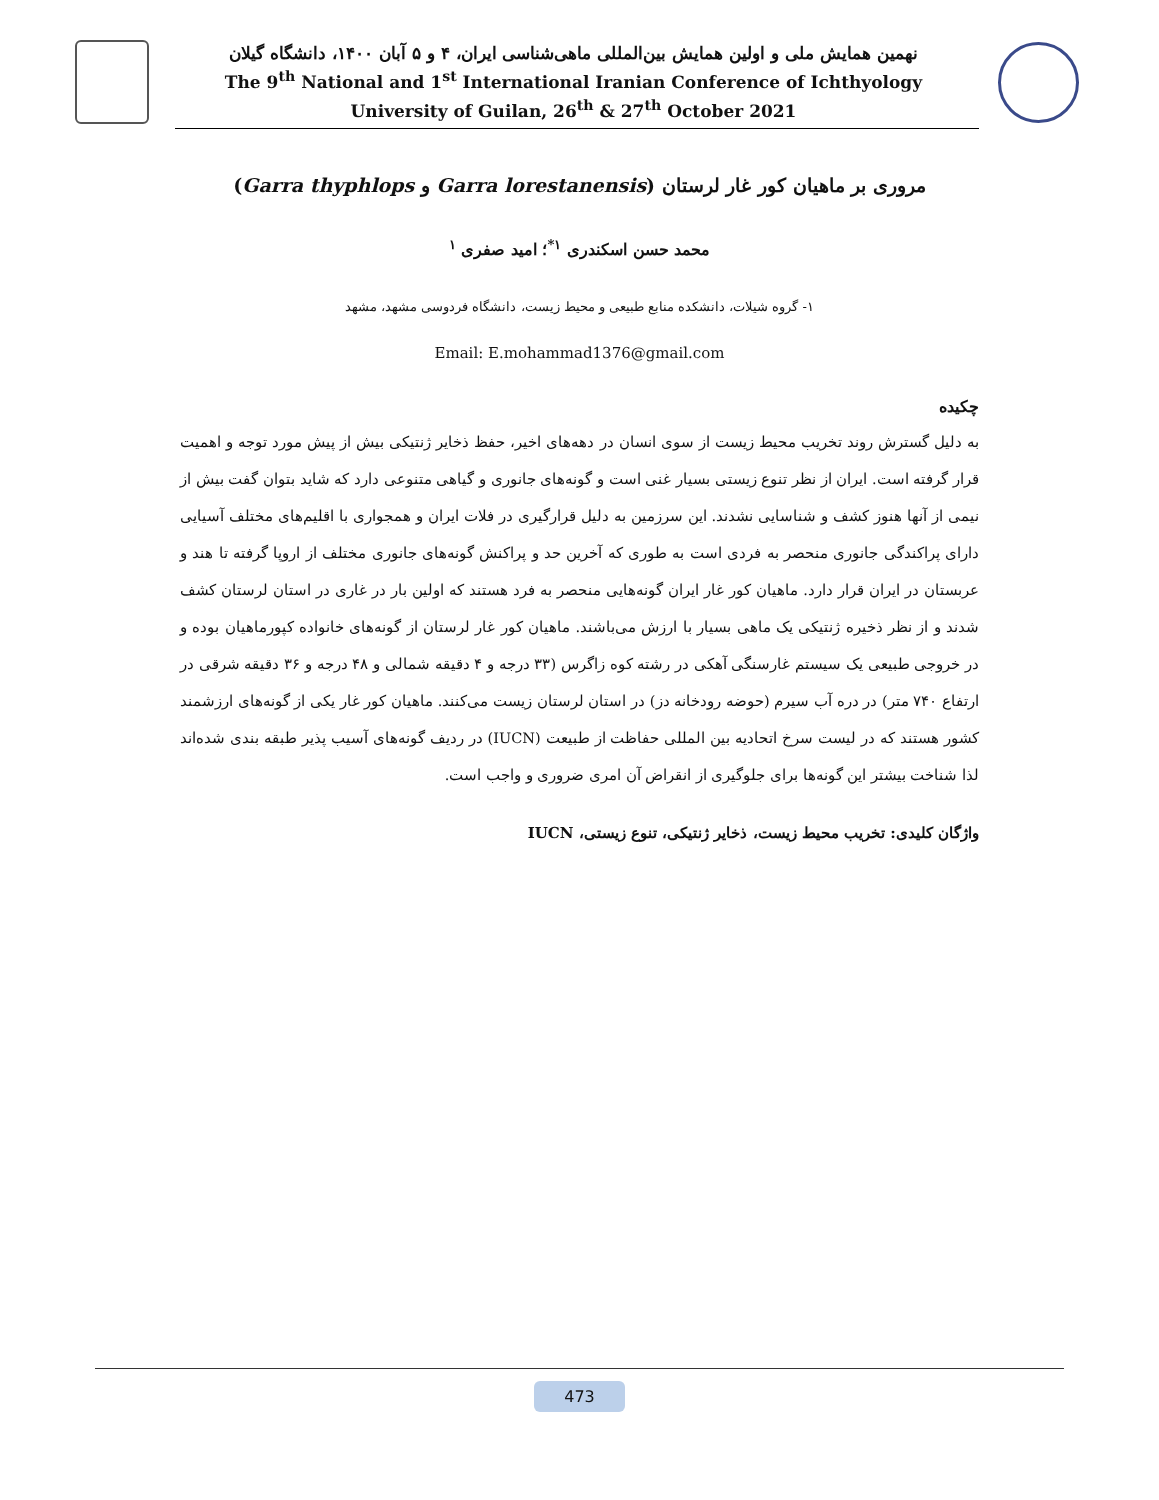نهمین همایش ملی و اولین همایش بین‌المللی ماهی‌شناسی ایران، ۴ و ۵ آبان ۱۴۰۰، دانشگاه گیلان
The 9<sup>th</sup> National and 1<sup>st</sup> International Iranian Conference of Ichthyology
University of Guilan, 26<sup>th</sup> & 27<sup>th</sup> October 2021
مروری بر ماهیان کور غار لرستان (Garra lorestanensis و Garra thyphlops)
محمد حسن اسکندری <sup>۱*</sup>؛ امید صفری <sup>۱</sup>
۱- گروه شیلات، دانشکده منابع طبیعی و محیط زیست، دانشگاه فردوسی مشهد، مشهد
Email: E.mohammad1376@gmail.com
چکیده
به دلیل گسترش روند تخریب محیط زیست از سوی انسان در دهه‌های اخیر، حفظ ذخایر ژنتیکی بیش از پیش مورد توجه و اهمیت قرار گرفته است. ایران از نظر تنوع زیستی بسیار غنی است و گونه‌های جانوری و گیاهی متنوعی دارد که شاید بتوان گفت بیش از نیمی از آنها هنوز کشف و شناسایی نشدند. این سرزمین به دلیل قرارگیری در فلات ایران و همجواری با اقلیم‌های مختلف آسیایی دارای پراکندگی جانوری منحصر به فردی است به طوری که آخرین حد و پراکنش گونه‌های جانوری مختلف از اروپا گرفته تا هند و عربستان در ایران قرار دارد. ماهیان کور غار ایران گونه‌هایی منحصر به فرد هستند که اولین بار در غاری در استان لرستان کشف شدند و از نظر ذخیره ژنتیکی یک ماهی بسیار با ارزش می‌باشند. ماهیان کور غار لرستان از گونه‌های خانواده کپورماهیان بوده و در خروجی طبیعی یک سیستم غارسنگی آهکی در رشته کوه زاگرس (۳۳ درجه و ۴ دقیقه شمالی و ۴۸ درجه و ۳۶ دقیقه شرقی در ارتفاع ۷۴۰ متر) در دره آب سیرم (حوضه رودخانه دز) در استان لرستان زیست می‌کنند. ماهیان کور غار یکی از گونه‌های ارزشمند کشور هستند که در لیست سرخ اتحادیه بین المللی حفاظت از طبیعت (IUCN) در ردیف گونه‌های آسیب پذیر طبقه بندی شده‌اند لذا شناخت بیشتر این گونه‌ها برای جلوگیری از انقراض آن امری ضروری و واجب است.
واژگان کلیدی: تخریب محیط زیست، ذخایر ژنتیکی، تنوع زیستی، IUCN
473